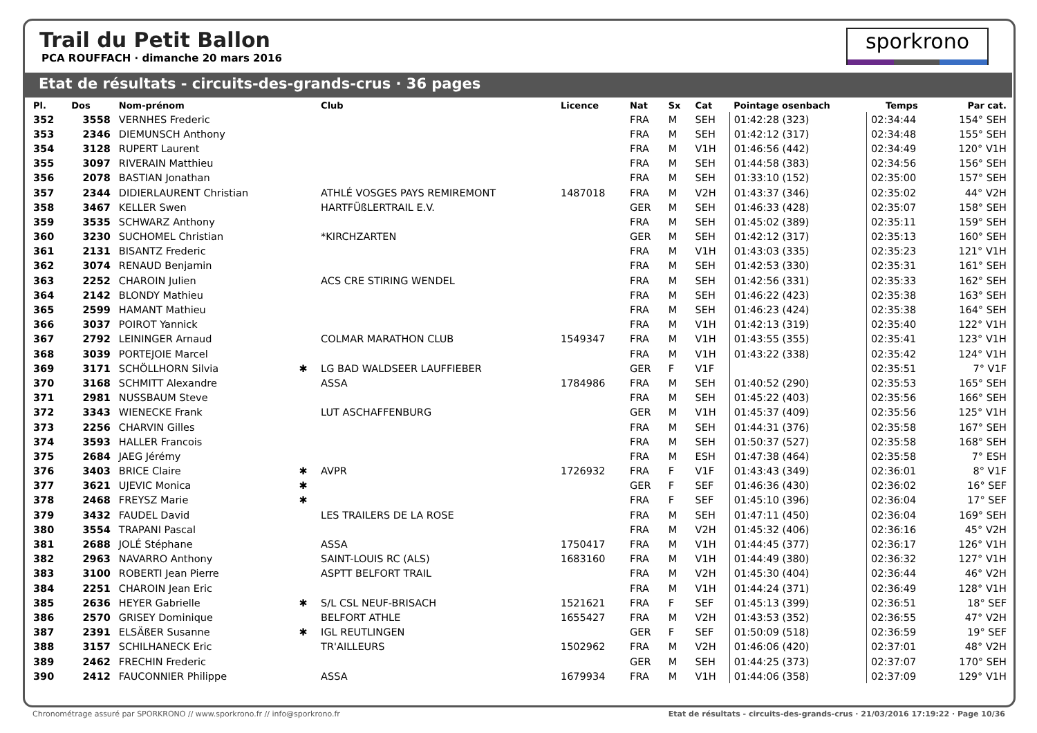Trail du Petit Ballon
PCA ROUFFACH · dimanche 20 mars 2016
sporkrono
Etat de résultats - circuits-des-grands-crus · 36 pages
| Pl. | Dos | Nom-prénom | | Club | Licence | Nat | Sx | Cat | Pointage osenbach | Temps | Par cat. |
| --- | --- | --- | --- | --- | --- | --- | --- | --- | --- | --- | --- |
| 352 | 3558 | VERNHES Frederic | | | | FRA | M | SEH | 01:42:28 (323) | 02:34:44 | 154° SEH |
| 353 | 2346 | DIEMUNSCH Anthony | | | | FRA | M | SEH | 01:42:12 (317) | 02:34:48 | 155° SEH |
| 354 | 3128 | RUPERT Laurent | | | | FRA | M | V1H | 01:46:56 (442) | 02:34:49 | 120° V1H |
| 355 | 3097 | RIVERAIN Matthieu | | | | FRA | M | SEH | 01:44:58 (383) | 02:34:56 | 156° SEH |
| 356 | 2078 | BASTIAN Jonathan | | | | FRA | M | SEH | 01:33:10 (152) | 02:35:00 | 157° SEH |
| 357 | 2344 | DIDIERLAURENT Christian | | ATHLÉ VOSGES PAYS REMIREMONT | 1487018 | FRA | M | V2H | 01:43:37 (346) | 02:35:02 | 44° V2H |
| 358 | 3467 | KELLER Swen | | HARTFÜßLERTRAIL E.V. | | GER | M | SEH | 01:46:33 (428) | 02:35:07 | 158° SEH |
| 359 | 3535 | SCHWARZ Anthony | | | | FRA | M | SEH | 01:45:02 (389) | 02:35:11 | 159° SEH |
| 360 | 3230 | SUCHOMEL Christian | | *KIRCHZARTEN | | GER | M | SEH | 01:42:12 (317) | 02:35:13 | 160° SEH |
| 361 | 2131 | BISANTZ Frederic | | | | FRA | M | V1H | 01:43:03 (335) | 02:35:23 | 121° V1H |
| 362 | 3074 | RENAUD Benjamin | | | | FRA | M | SEH | 01:42:53 (330) | 02:35:31 | 161° SEH |
| 363 | 2252 | CHAROIN Julien | | ACS CRE STIRING WENDEL | | FRA | M | SEH | 01:42:56 (331) | 02:35:33 | 162° SEH |
| 364 | 2142 | BLONDY Mathieu | | | | FRA | M | SEH | 01:46:22 (423) | 02:35:38 | 163° SEH |
| 365 | 2599 | HAMANT Mathieu | | | | FRA | M | SEH | 01:46:23 (424) | 02:35:38 | 164° SEH |
| 366 | 3037 | POIROT Yannick | | | | FRA | M | V1H | 01:42:13 (319) | 02:35:40 | 122° V1H |
| 367 | 2792 | LEININGER Arnaud | | COLMAR MARATHON CLUB | 1549347 | FRA | M | V1H | 01:43:55 (355) | 02:35:41 | 123° V1H |
| 368 | 3039 | PORTEJOIE Marcel | | | | FRA | M | V1H | 01:43:22 (338) | 02:35:42 | 124° V1H |
| 369 | 3171 | SCHÖLLHORN Silvia | ✱ | LG BAD WALDSEER LAUFFIEBER | | GER | F | V1F | | 02:35:51 | 7° V1F |
| 370 | 3168 | SCHMITT Alexandre | | ASSA | 1784986 | FRA | M | SEH | 01:40:52 (290) | 02:35:53 | 165° SEH |
| 371 | 2981 | NUSSBAUM Steve | | | | FRA | M | SEH | 01:45:22 (403) | 02:35:56 | 166° SEH |
| 372 | 3343 | WIENECKE Frank | | LUT ASCHAFFENBURG | | GER | M | V1H | 01:45:37 (409) | 02:35:56 | 125° V1H |
| 373 | 2256 | CHARVIN Gilles | | | | FRA | M | SEH | 01:44:31 (376) | 02:35:58 | 167° SEH |
| 374 | 3593 | HALLER Francois | | | | FRA | M | SEH | 01:50:37 (527) | 02:35:58 | 168° SEH |
| 375 | 2684 | JAEG Jérémy | | | | FRA | M | ESH | 01:47:38 (464) | 02:35:58 | 7° ESH |
| 376 | 3403 | BRICE Claire | ✱ | AVPR | 1726932 | FRA | F | V1F | 01:43:43 (349) | 02:36:01 | 8° V1F |
| 377 | 3621 | UJEVIC Monica | ✱ | | | GER | F | SEF | 01:46:36 (430) | 02:36:02 | 16° SEF |
| 378 | 2468 | FREYSZ Marie | ✱ | | | FRA | F | SEF | 01:45:10 (396) | 02:36:04 | 17° SEF |
| 379 | 3432 | FAUDEL David | | LES TRAILERS DE LA ROSE | | FRA | M | SEH | 01:47:11 (450) | 02:36:04 | 169° SEH |
| 380 | 3554 | TRAPANI Pascal | | | | FRA | M | V2H | 01:45:32 (406) | 02:36:16 | 45° V2H |
| 381 | 2688 | JOLÉ Stéphane | | ASSA | 1750417 | FRA | M | V1H | 01:44:45 (377) | 02:36:17 | 126° V1H |
| 382 | 2963 | NAVARRO Anthony | | SAINT-LOUIS RC (ALS) | 1683160 | FRA | M | V1H | 01:44:49 (380) | 02:36:32 | 127° V1H |
| 383 | 3100 | ROBERTI Jean Pierre | | ASPTT BELFORT TRAIL | | FRA | M | V2H | 01:45:30 (404) | 02:36:44 | 46° V2H |
| 384 | 2251 | CHAROIN Jean Eric | | | | FRA | M | V1H | 01:44:24 (371) | 02:36:49 | 128° V1H |
| 385 | 2636 | HEYER Gabrielle | ✱ | S/L CSL NEUF-BRISACH | 1521621 | FRA | F | SEF | 01:45:13 (399) | 02:36:51 | 18° SEF |
| 386 | 2570 | GRISEY Dominique | | BELFORT ATHLE | 1655427 | FRA | M | V2H | 01:43:53 (352) | 02:36:55 | 47° V2H |
| 387 | 2391 | ELSÄßER Susanne | ✱ | IGL REUTLINGEN | | GER | F | SEF | 01:50:09 (518) | 02:36:59 | 19° SEF |
| 388 | 3157 | SCHILHANECK Eric | | TR'AILLEURS | 1502962 | FRA | M | V2H | 01:46:06 (420) | 02:37:01 | 48° V2H |
| 389 | 2462 | FRECHIN Frederic | | | | GER | M | SEH | 01:44:25 (373) | 02:37:07 | 170° SEH |
| 390 | 2412 | FAUCONNIER Philippe | | ASSA | 1679934 | FRA | M | V1H | 01:44:06 (358) | 02:37:09 | 129° V1H |
Chronométrage assuré par SPORKRONO // www.sporkrono.fr // info@sporkrono.fr Etat de résultats - circuits-des-grands-crus · 21/03/2016 17:19:22 · Page 10/36